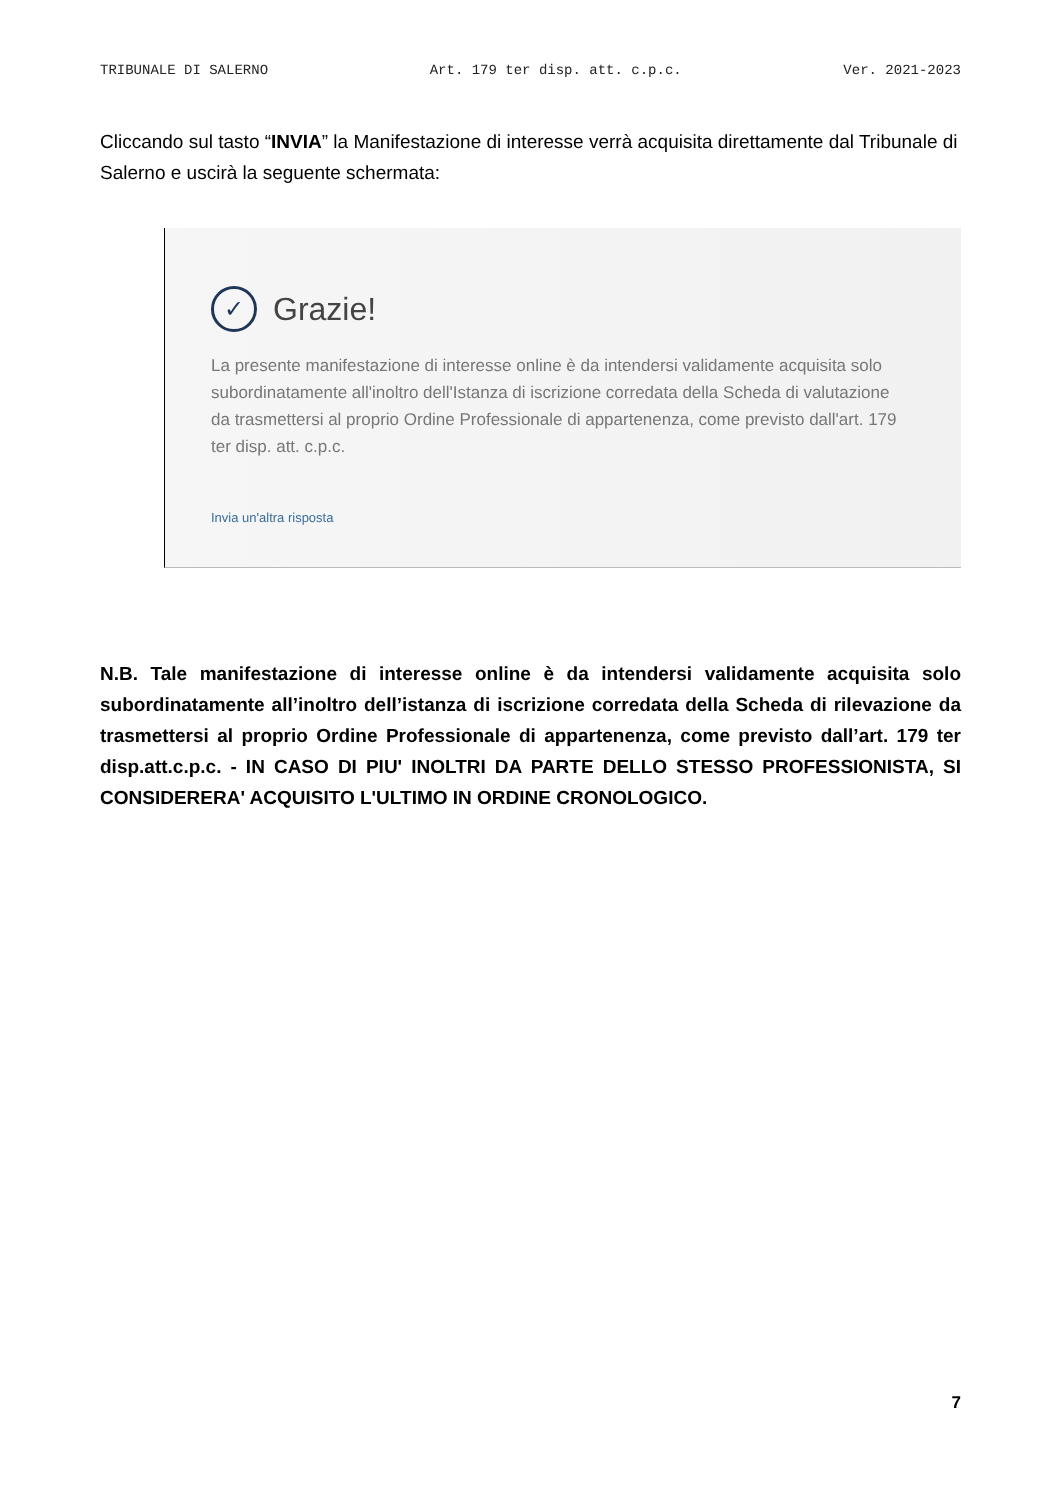TRIBUNALE DI SALERNO Art. 179 ter disp. att. c.p.c. Ver. 2021-2023
Cliccando sul tasto “INVIA” la Manifestazione di interesse verrà acquisita direttamente dal Tribunale di Salerno e uscirà la seguente schermata:
✓ Grazie!
La presente manifestazione di interesse online è da intendersi validamente acquisita solo subordinatamente all'inoltro dell'Istanza di iscrizione corredata della Scheda di valutazione da trasmettersi al proprio Ordine Professionale di appartenenza, come previsto dall'art. 179 ter disp. att. c.p.c.
Invia un'altra risposta
N.B. Tale manifestazione di interesse online è da intendersi validamente acquisita solo subordinatamente all’inoltro dell’istanza di iscrizione corredata della Scheda di rilevazione da trasmettersi al proprio Ordine Professionale di appartenenza, come previsto dall’art. 179 ter disp.att.c.p.c. - IN CASO DI PIU' INOLTRI DA PARTE DELLO STESSO PROFESSIONISTA, SI CONSIDERERA' ACQUISITO L'ULTIMO IN ORDINE CRONOLOGICO.
7